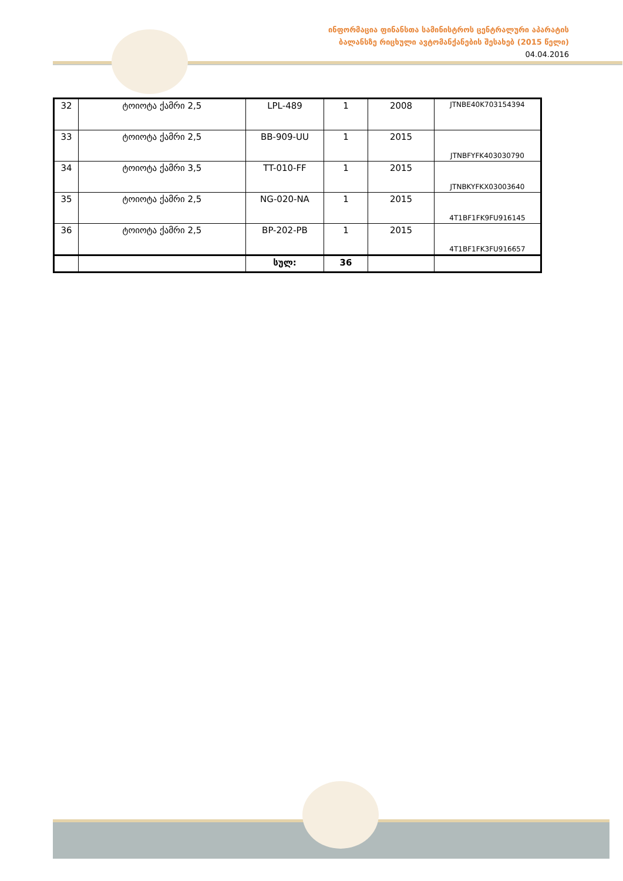ინფორმაცია ფინანსთა სამინისტროს ცენტრალური აპარატის
ბალანსზე რიცხული ავტომანქანების შესახებ (2015 წელი)
04.04.2016
| 32 | ტოიოტა ქამრი 2,5 | LPL-489 | 1 | 2008 | JTNBE40K703154394 |
| 33 | ტოიოტა ქამრი 2,5 | BB-909-UU | 1 | 2015 | JTNBFYFK403030790 |
| 34 | ტოიოტა ქამრი 3,5 | TT-010-FF | 1 | 2015 | JTNBKYFKX03003640 |
| 35 | ტოიოტა ქამრი 2,5 | NG-020-NA | 1 | 2015 | 4T1BF1FK9FU916145 |
| 36 | ტოიოტა ქამრი 2,5 | BP-202-PB | 1 | 2015 | 4T1BF1FK3FU916657 |
| | | სულ: | 36 | | |